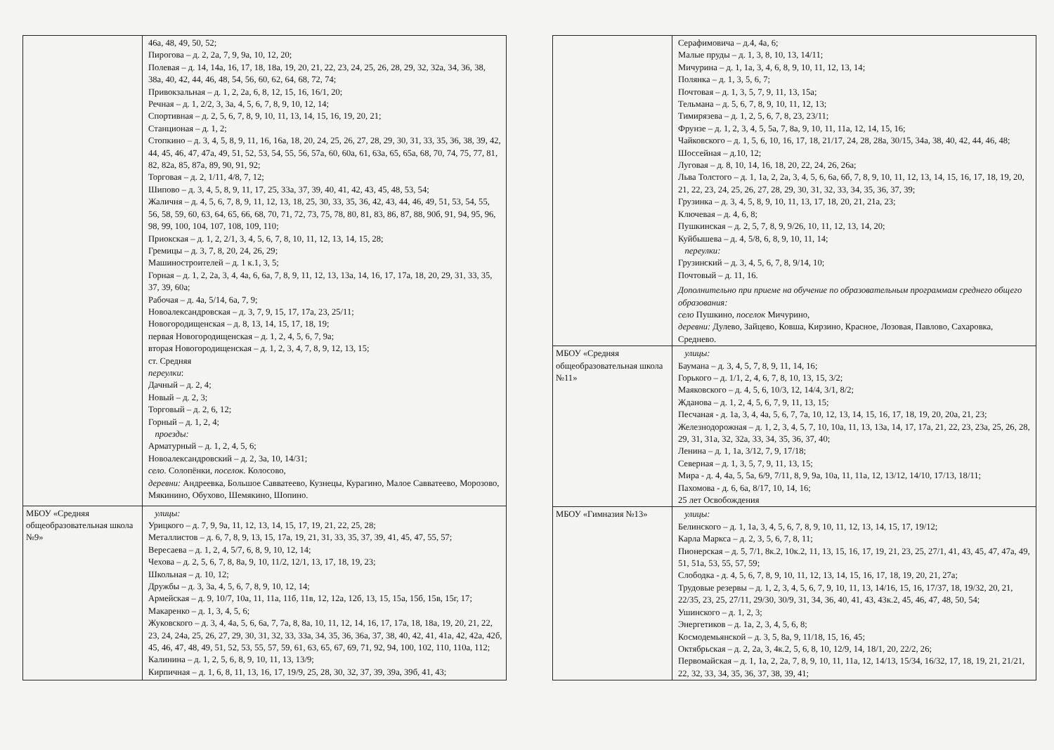| | 46а, 48, 49, 50, 52; Пирогова – д. 2, 2а, 7, 9, 9а, 10, 12, 20; Полевая – д. 14, 14а, 16, 17, 18, 18а, 19, 20, 21, 22, 23, 24, 25, 26, 28, 29, 32, 32а, 34, 36, 38, 38а, 40, 42, 44, 46, 48, 54, 56, 60, 62, 64, 68, 72, 74; Привокзальная – д. 1, 2, 2а, 6, 8, 12, 15, 16, 16/1, 20; Речная – д. 1, 2/2, 3, 3а, 4, 5, 6, 7, 8, 9, 10, 12, 14; Спортивная – д. 2, 5, 6, 7, 8, 9, 10, 11, 13, 14, 15, 16, 19, 20, 21; Станционая – д. 1, 2; Стопкино – д. 3, 4, 5, 8, 9, 11, 16, 16а, 18, 20, 24, 25, 26, 27, 28, 29, 30, 31, 33, 35, 36, 38, 39, 42, 44, 45, 46, 47, 47а, 49, 51, 52, 53, 54, 55, 56, 57а, 60, 60а, 61, 63а, 65, 65а, 68, 70, 74, 75, 77, 81, 82, 82а, 85, 87а, 89, 90, 91, 92; Торговая – д. 2, 1/11, 4/8, 7, 12; Шипово – д. 3, 4, 5, 8, 9, 11, 17, 25, 33а, 37, 39, 40, 41, 42, 43, 45, 48, 53, 54; Жаличня – д. 4, 5, 6, 7, 8, 9, 11, 12, 13, 18, 25, 30, 33, 35, 36, 42, 43, 44, 46, 49, 51, 53, 54, 55, 56, 58, 59, 60, 63, 64, 65, 66, 68, 70, 71, 72, 73, 75, 78, 80, 81, 83, 86, 87, 88, 90б, 91, 94, 95, 96, 98, 99, 100, 104, 107, 108, 109, 110; Приокская – д. 1, 2, 2/1, 3, 4, 5, 6, 7, 8, 10, 11, 12, 13, 14, 15, 28; Гремицы – д. 3, 7, 8, 20, 24, 26, 29; Машиностроителей – д. 1 к.1, 3, 5; Горная – д. 1, 2, 2а, 3, 4, 4а, 6, 6а, 7, 8, 9, 11, 12, 13, 13а, 14, 16, 17, 17а, 18, 20, 29, 31, 33, 35, 37, 39, 60а; Рабочая – д. 4а, 5/14, 6а, 7, 9; Новоалександровская – д. 3, 7, 9, 15, 17, 17а, 23, 25/11; Новогородищенская – д. 8, 13, 14, 15, 17, 18, 19; первая Новогородищенская – д. 1, 2, 4, 5, 6, 7, 9а; вторая Новогородищенская – д. 1, 2, 3, 4, 7, 8, 9, 12, 13, 15; ст. Средняя переулки : Дачный – д. 2, 4; Новый – д. 2, 3; Торговый – д. 2, 6, 12; Горный – д. 1, 2, 4; проезды: Арматурный – д. 1, 2, 4, 5, 6; Новоалександровский – д. 2, 3а, 10, 14/31; село. Солопёнки, поселок. Колосово, деревни: Андреевка, Большое Савватеево, Кузнецы, Курагино, Малое Савватеево, Морозово, Мякинино, Обухово, Шемякино, Шопино. |
| МБОУ «Средняя общеобразовательная школа №9» | улицы: Урицкого – д. 7, 9, 9а, 11, 12, 13, 14, 15, 17, 19, 21, 22, 25, 28; Металлистов – д. 6, 7, 8, 9, 13, 15, 17а, 19, 21, 31, 33, 35, 37, 39, 41, 45, 47, 55, 57; Вересаева – д. 1, 2, 4, 5/7, 6, 8, 9, 10, 12, 14; Чехова – д. 2, 5, 6, 7, 8, 8а, 9, 10, 11/2, 12/1, 13, 17, 18, 19, 23; Школьная – д. 10, 12; Дружбы – д. 3, 3а, 4, 5, 6, 7, 8, 9, 10, 12, 14; Армейская – д. 9, 10/7, 10а, 11, 11а, 11б, 11в, 12, 12а, 12б, 13, 15, 15а, 15б, 15в, 15г, 17; Макаренко – д. 1, 3, 4, 5, 6; Жуковского – д. 3, 4, 4а, 5, 6, 6а, 7, 7а, 8, 8а, 10, 11, 12, 14, 16, 17, 17а, 18, 18а, 19, 20, 21, 22, 23, 24, 24а, 25, 26, 27, 29, 30, 31, 32, 33, 33а, 34, 35, 36, 36а, 37, 38, 40, 42, 41, 41а, 42, 42а, 42б, 45, 46, 47, 48, 49, 51, 52, 53, 55, 57, 59, 61, 63, 65, 67, 69, 71, 92, 94, 100, 102, 110, 110а, 112; Калинина – д. 1, 2, 5, 6, 8, 9, 10, 11, 13, 13/9; Кирпичная – д. 1, 6, 8, 11, 13, 16, 17, 19/9, 25, 28, 30, 32, 37, 39, 39а, 39б, 41, 43; |
| | Серафимовича – д.4, 4а, 6; Малые пруды – д. 1, 3, 8, 10, 13, 14/11; Мичурина – д. 1, 1а, 3, 4, 6, 8, 9, 10, 11, 12, 13, 14; Полянка – д. 1, 3, 5, 6, 7; Почтовая – д. 1, 3, 5, 7, 9, 11, 13, 15а; Тельмана – д. 5, 6, 7, 8, 9, 10, 11, 12, 13; Тимирязева – д. 1, 2, 5, 6, 7, 8, 23, 23/11; Фрунзе – д. 1, 2, 3, 4, 5, 5а, 7, 8а, 9, 10, 11, 11а, 12, 14, 15, 16; Чайковского – д. 1, 5, 6, 10, 16, 17, 18, 21/17, 24, 28, 28а, 30/15, 34а, 38, 40, 42, 44, 46, 48; Шоссейная – д.10, 12; Луговая – д. 8, 10, 14, 16, 18, 20, 22, 24, 26, 26а; Льва Толстого – д. 1, 1а, 2, 2а, 3, 4, 5, 6, 6а, 6б, 7, 8, 9, 10, 11, 12, 13, 14, 15, 16, 17, 18, 19, 20, 21, 22, 23, 24, 25, 26, 27, 28, 29, 30, 31, 32, 33, 34, 35, 36, 37, 39; Грузинка – д. 3, 4, 5, 8, 9, 10, 11, 13, 17, 18, 20, 21, 21а, 23; Ключевая – д. 4, 6, 8; Пушкинская – д. 2, 5, 7, 8, 9, 9/26, 10, 11, 12, 13, 14, 20; Куйбышева – д. 4, 5/8, 6, 8, 9, 10, 11, 14; переулки: Грузинский – д. 3, 4, 5, 6, 7, 8, 9/14, 10; Почтовый – д. 11, 16. Дополнительно при приеме на обучение по образовательным программам среднего общего образования: село Пушкино, поселок Мичурино, деревни: Дулево, Зайцево, Ковша, Кирзино, Красное, Лозовая, Павлово, Сахаровка, Среднево. |
| МБОУ «Средняя общеобразовательная школа №11» | улицы: Баумана – д. 3, 4, 5, 7, 8, 9, 11, 14, 16; Горького – д. 1/1, 2, 4, 6, 7, 8, 10, 13, 15, 3/2; Маяковского – д. 4, 5, 6, 10/3, 12, 14/4, 3/1, 8/2; Жданова – д. 1, 2, 4, 5, 6, 7, 9, 11, 13, 15; Песчаная - д. 1а, 3, 4, 4а, 5, 6, 7, 7а, 10, 12, 13, 14, 15, 16, 17, 18, 19, 20, 20а, 21, 23; Железнодорожная – д. 1, 2, 3, 4, 5, 7, 10, 10а, 11, 13, 13а, 14, 17, 17а, 21, 22, 23, 23а, 25, 26, 28, 29, 31, 31а, 32, 32а, 33, 34, 35, 36, 37, 40; Ленина – д. 1, 1а, 3/12, 7, 9, 17/18; Северная – д. 1, 3, 5, 7, 9, 11, 13, 15; Мира - д. 4, 4а, 5, 5а, 6/9, 7/11, 8, 9, 9а, 10а, 11, 11а, 12, 13/12, 14/10, 17/13, 18/11; Пахомова - д. 6, 6а, 8/17, 10, 14, 16; 25 лет Освобождения |
| МБОУ «Гимназия №13» | улицы: Белинского – д. 1, 1а, 3, 4, 5, 6, 7, 8, 9, 10, 11, 12, 13, 14, 15, 17, 19/12; Карла Маркса – д. 2, 3, 5, 6, 7, 8, 11; Пионерская – д. 5, 7/1, 8к.2, 10к.2, 11, 13, 15, 16, 17, 19, 21, 23, 25, 27/1, 41, 43, 45, 47, 47а, 49, 51, 51а, 53, 55, 57, 59; Слободка - д. 4, 5, 6, 7, 8, 9, 10, 11, 12, 13, 14, 15, 16, 17, 18, 19, 20, 21, 27а; Трудовые резервы – д. 1, 2, 3, 4, 5, 6, 7, 9, 10, 11, 13, 14/16, 15, 16, 17/37, 18, 19/32, 20, 21, 22/35, 23, 25, 27/11, 29/30, 30/9, 31, 34, 36, 40, 41, 43, 43к.2, 45, 46, 47, 48, 50, 54; Ушинского – д. 1, 2, 3; Энергетиков – д. 1а, 2, 3, 4, 5, 6, 8; Космодемьянской – д. 3, 5, 8а, 9, 11/18, 15, 16, 45; Октябрьская – д. 2, 2а, 3, 4к.2, 5, 6, 8, 10, 12/9, 14, 18/1, 20, 22/2, 26; Первомайская – д. 1, 1а, 2, 2а, 7, 8, 9, 10, 11, 11а, 12, 14/13, 15/34, 16/32, 17, 18, 19, 21, 21/21, 22, 32, 33, 34, 35, 36, 37, 38, 39, 41; |